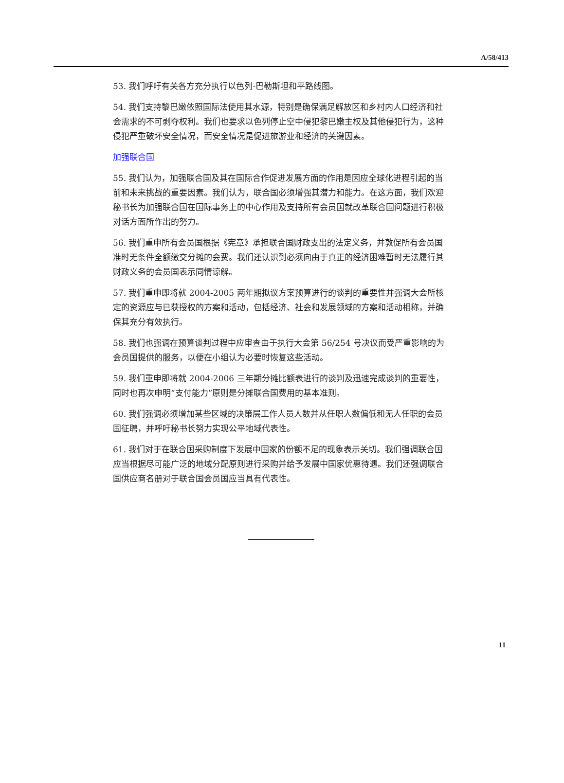A/58/413
53. 我们呼吁有关各方充分执行以色列-巴勒斯坦和平路线图。
54. 我们支持黎巴嫩依照国际法使用其水源，特别是确保满足解放区和乡村内人口经济和社会需求的不可剥夺权利。我们也要求以色列停止空中侵犯黎巴嫩主权及其他侵犯行为，这种侵犯严重破坏安全情况，而安全情况是促进旅游业和经济的关键因素。
加强联合国
55. 我们认为，加强联合国及其在国际合作促进发展方面的作用是因应全球化进程引起的当前和未来挑战的重要因素。我们认为，联合国必须增强其潜力和能力。在这方面，我们欢迎秘书长为加强联合国在国际事务上的中心作用及支持所有会员国就改革联合国问题进行积极对话方面所作出的努力。
56. 我们重申所有会员国根据《宪章》承担联合国财政支出的法定义务，并敦促所有会员国准时无条件全额缴交分摊的会费。我们还认识到必须向由于真正的经济困难暂时无法履行其财政义务的会员国表示同情谅解。
57. 我们重申即将就 2004-2005 两年期拟议方案预算进行的谈判的重要性并强调大会所核定的资源应与已获授权的方案和活动，包括经济、社会和发展领域的方案和活动相称，并确保其充分有效执行。
58. 我们也强调在预算谈判过程中应审查由于执行大会第 56/254 号决议而受严重影响的为会员国提供的服务，以便在小组认为必要时恢复这些活动。
59. 我们重申即将就 2004-2006 三年期分摊比额表进行的谈判及迅速完成谈判的重要性，同时也再次申明“支付能力”原则是分摊联合国费用的基本准则。
60. 我们强调必须增加某些区域的决策层工作人员人数并从任职人数偏低和无人任职的会员国征聘，并呼吁秘书长努力实现公平地域代表性。
61. 我们对于在联合国采购制度下发展中国家的份额不足的现象表示关切。我们强调联合国应当根据尽可能广泛的地域分配原则进行采购并给予发展中国家优惠待遇。我们还强调联合国供应商名册对于联合国会员国应当具有代表性。
11